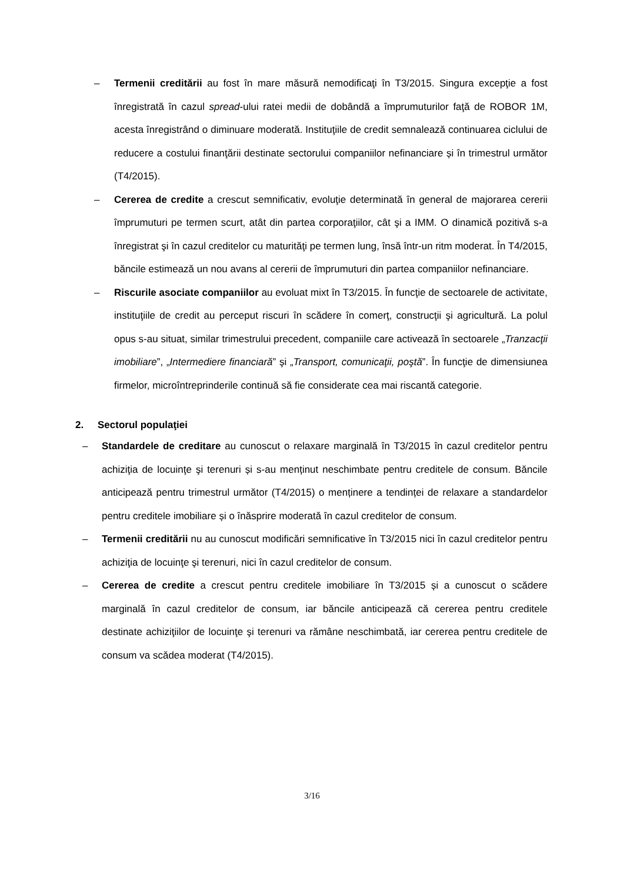– Termenii creditării au fost în mare măsură nemodificaţi în T3/2015. Singura excepţie a fost înregistrată în cazul spread-ului ratei medii de dobândă a împrumuturilor faţă de ROBOR 1M, acesta înregistrând o diminuare moderată. Instituţiile de credit semnalează continuarea ciclului de reducere a costului finanţării destinate sectorului companiilor nefinanciare și în trimestrul următor (T4/2015).
– Cererea de credite a crescut semnificativ, evoluţie determinată în general de majorarea cererii împrumuturi pe termen scurt, atât din partea corporaţiilor, cât şi a IMM. O dinamică pozitivă s-a înregistrat şi în cazul creditelor cu maturităţi pe termen lung, însă într-un ritm moderat. În T4/2015, băncile estimează un nou avans al cererii de împrumuturi din partea companiilor nefinanciare.
– Riscurile asociate companiilor au evoluat mixt în T3/2015. În funcţie de sectoarele de activitate, instituţiile de credit au perceput riscuri în scădere în comerţ, construcţii şi agricultură. La polul opus s-au situat, similar trimestrului precedent, companiile care activează în sectoarele „Tranzacţii imobiliare”, „Intermediere financiară” şi „Transport, comunicaţii, poştă”. În funcţie de dimensiunea firmelor, microîntreprinderile continuă să fie considerate cea mai riscantă categorie.
2. Sectorul populaţiei
– Standardele de creditare au cunoscut o relaxare marginală în T3/2015 în cazul creditelor pentru achiziţia de locuinţe şi terenuri și s-au menținut neschimbate pentru creditele de consum. Băncile anticipează pentru trimestrul următor (T4/2015) o menținere a tendinței de relaxare a standardelor pentru creditele imobiliare și o înăsprire moderată în cazul creditelor de consum.
– Termenii creditării nu au cunoscut modificări semnificative în T3/2015 nici în cazul creditelor pentru achiziţia de locuinţe şi terenuri, nici în cazul creditelor de consum.
– Cererea de credite a crescut pentru creditele imobiliare în T3/2015 și a cunoscut o scădere marginală în cazul creditelor de consum, iar băncile anticipează că cererea pentru creditele destinate achiziţiilor de locuinţe şi terenuri va rămâne neschimbată, iar cererea pentru creditele de consum va scădea moderat (T4/2015).
3/16